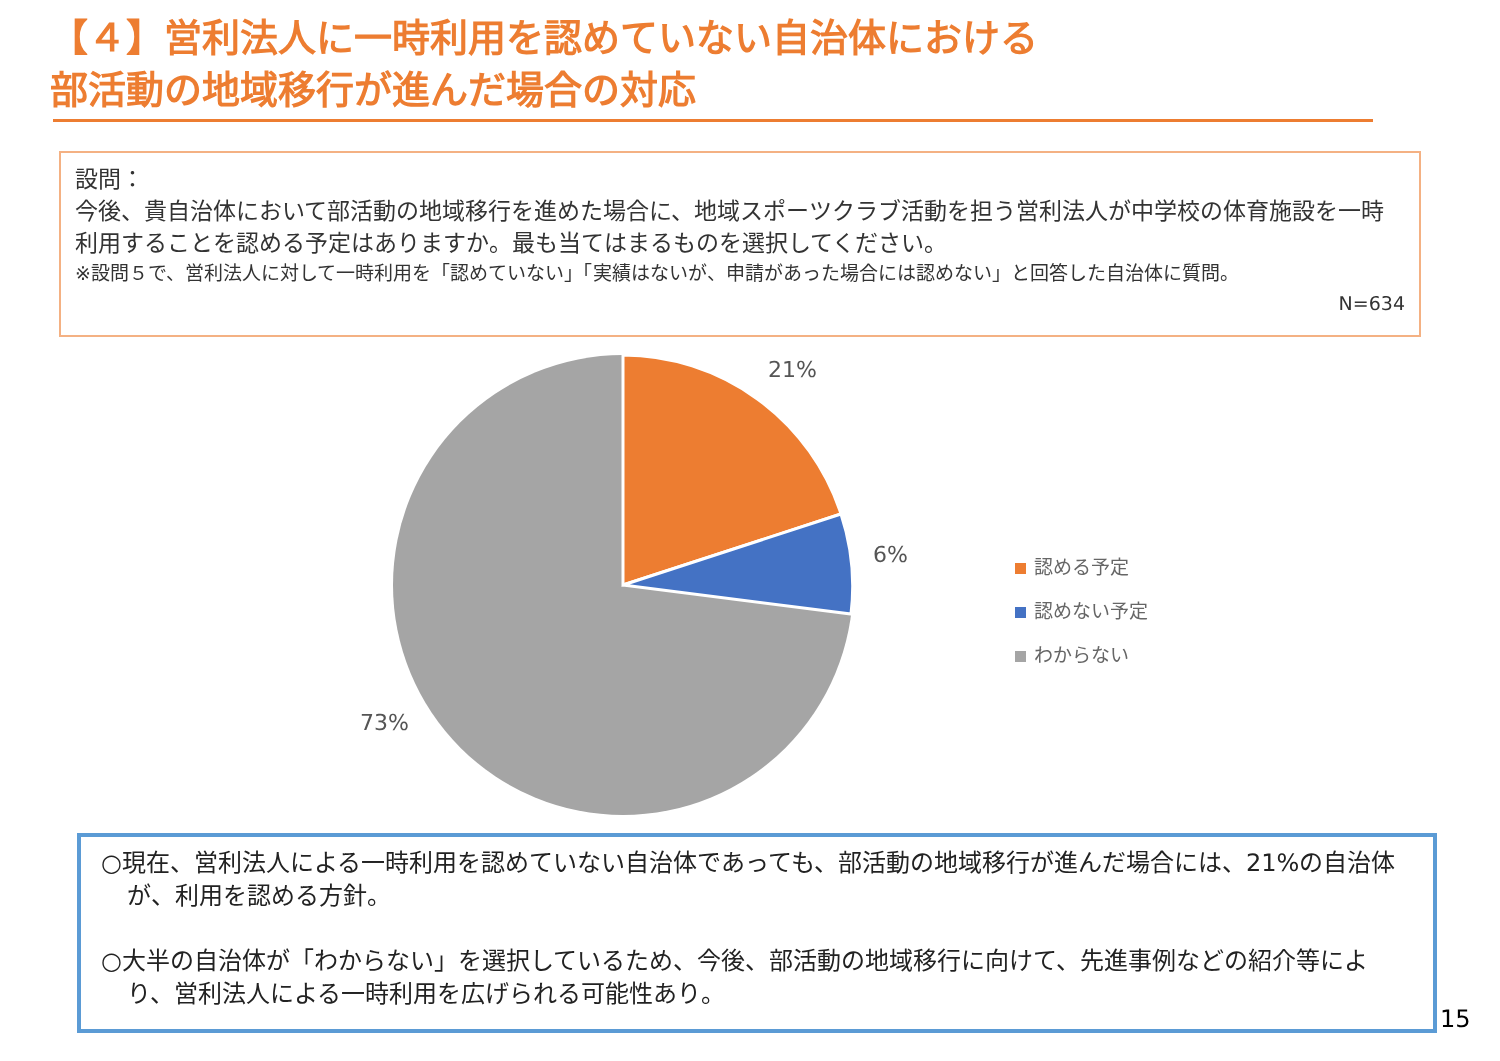【４】営利法人に一時利用を認めていない自治体における
部活動の地域移行が進んだ場合の対応
設問：
今後、貴自治体において部活動の地域移行を進めた場合に、地域スポーツクラブ活動を担う営利法人が中学校の体育施設を一時利用することを認める予定はありますか。最も当てはまるものを選択してください。
※設問５で、営利法人に対して一時利用を「認めていない」「実績はないが、申請があった場合には認めない」と回答した自治体に質問。
N=634
21%
6%
73%
認める予定
認めない予定
わからない
○現在、営利法人による一時利用を認めていない自治体であっても、部活動の地域移行が進んだ場合には、21%の自治体が、利用を認める方針。
○大半の自治体が「わからない」を選択しているため、今後、部活動の地域移行に向けて、先進事例などの紹介等により、営利法人による一時利用を広げられる可能性あり。
15